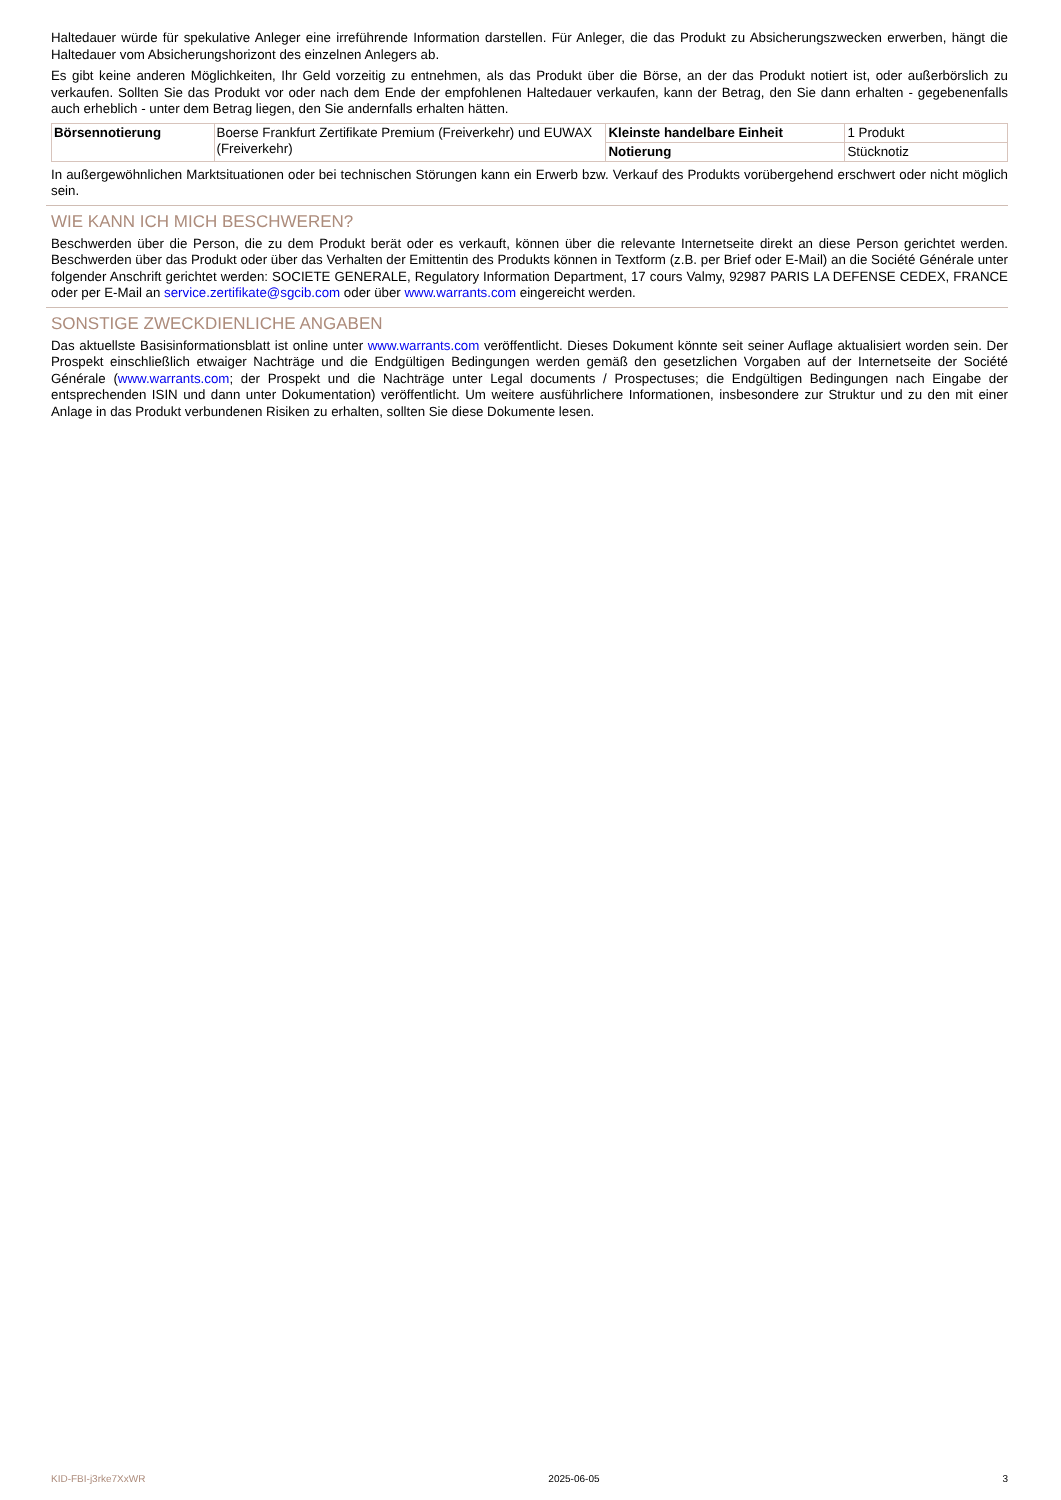Haltedauer würde für spekulative Anleger eine irreführende Information darstellen. Für Anleger, die das Produkt zu Absicherungszwecken erwerben, hängt die Haltedauer vom Absicherungshorizont des einzelnen Anlegers ab.
Es gibt keine anderen Möglichkeiten, Ihr Geld vorzeitig zu entnehmen, als das Produkt über die Börse, an der das Produkt notiert ist, oder außerbörslich zu verkaufen. Sollten Sie das Produkt vor oder nach dem Ende der empfohlenen Haltedauer verkaufen, kann der Betrag, den Sie dann erhalten - gegebenenfalls auch erheblich - unter dem Betrag liegen, den Sie andernfalls erhalten hätten.
| Börsennotierung | Boerse Frankfurt Zertifikate Premium (Freiverkehr) und EUWAX (Freiverkehr) | Kleinste handelbare Einheit | 1 Produkt |
| | | Notierung | Stücknotiz |
In außergewöhnlichen Marktsituationen oder bei technischen Störungen kann ein Erwerb bzw. Verkauf des Produkts vorübergehend erschwert oder nicht möglich sein.
WIE KANN ICH MICH BESCHWEREN?
Beschwerden über die Person, die zu dem Produkt berät oder es verkauft, können über die relevante Internetseite direkt an diese Person gerichtet werden. Beschwerden über das Produkt oder über das Verhalten der Emittentin des Produkts können in Textform (z.B. per Brief oder E-Mail) an die Société Générale unter folgender Anschrift gerichtet werden: SOCIETE GENERALE, Regulatory Information Department, 17 cours Valmy, 92987 PARIS LA DEFENSE CEDEX, FRANCE oder per E-Mail an service.zertifikate@sgcib.com oder über www.warrants.com eingereicht werden.
SONSTIGE ZWECKDIENLICHE ANGABEN
Das aktuellste Basisinformationsblatt ist online unter www.warrants.com veröffentlicht. Dieses Dokument könnte seit seiner Auflage aktualisiert worden sein. Der Prospekt einschließlich etwaiger Nachträge und die Endgültigen Bedingungen werden gemäß den gesetzlichen Vorgaben auf der Internetseite der Société Générale (www.warrants.com; der Prospekt und die Nachträge unter Legal documents / Prospectuses; die Endgültigen Bedingungen nach Eingabe der entsprechenden ISIN und dann unter Dokumentation) veröffentlicht. Um weitere ausführlichere Informationen, insbesondere zur Struktur und zu den mit einer Anlage in das Produkt verbundenen Risiken zu erhalten, sollten Sie diese Dokumente lesen.
KID-FBI-j3rke7XxWR 2025-06-05 3